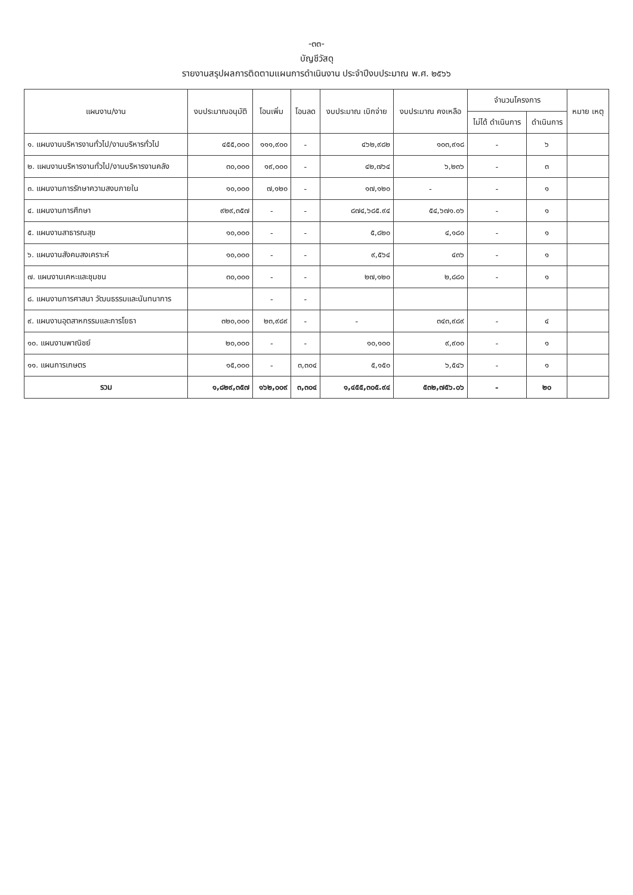-๓๓-
บัญชีวัสดุ
รายงานสรุปผลการติดตามแผนการดำเนินงาน ประจำปีงบประมาณ พ.ศ. ๒๕๖๖
| แผนงาน/งาน | งบประมาณอนุมัติ | โอนเพิ่ม | โอนลด | งบประมาณ เบิกจ่าย | งบประมาณ คงเหลือ | จำนวนโครงการ | | หมาย เหตุ |
| --- | --- | --- | --- | --- | --- | --- | --- | --- |
| | | | | | | ไม่ได้ ดำเนินการ | ดำเนินการ | |
| ๑. แผนงานบริหารงานทั่วไป/งานบริหารทั่วไป | ๔๕๕,๐๐๐ | ๑๑๑,๙๐๐ | - | ๔๖๒,๙๘๒ | ๑๐๓,๙๑๘ | - | ๖ | |
| ๒. แผนงานบริหารงานทั่วไป/งานบริหารงานคลัง | ๓๐,๐๐๐ | ๑๙,๐๐๐ | - | ๔๒,๗๖๔ | ๖,๒๓๖ | - | ๓ | |
| ๓. แผนงานการรักษาความสงบภายใน | ๑๐,๐๐๐ | ๗,๑๒๐ | - | ๑๗,๑๒๐ | - | - | ๑ | |
| ๔. แผนงานการศึกษา | ๙๒๙,๓๕๗ | - | - | ๘๗๔,๖๘๕.๙๔ | ๕๔,๖๗๑.๐๖ | - | ๑ | |
| ๕. แผนงานสาธารณสุข | ๑๐,๐๐๐ | - | - | ๕,๘๒๐ | ๔,๑๘๐ | - | ๑ | |
| ๖. แผนงานสังคมสงเคราะห์ | ๑๐,๐๐๐ | - | - | ๙,๕๖๔ | ๔๓๖ | - | ๑ | |
| ๗. แผนงานเคหะและชุมชน | ๓๐,๐๐๐ | - | - | ๒๗,๑๒๐ | ๒,๘๘๐ | - | ๑ | |
| ๘. แผนงานการศาสนา วัฒนธรรมและนันทนาการ | | - | - | | | | | |
| ๙. แผนงานอุตสาหกรรมและการโยธา | ๓๒๐,๐๐๐ | ๒๓,๙๘๙ | - | - | ๓๔๓,๙๘๙ | - | ๔ | |
| ๑๐. แผนงานพาณิชย์ | ๒๐,๐๐๐ | - | - | ๑๐,๑๐๐ | ๙,๙๐๐ | - | ๑ | |
| ๑๑. แผนการเกษตร | ๑๕,๐๐๐ | - | ๓,๓๐๔ | ๕,๑๕๐ | ๖,๕๔๖ | - | ๑ | |
| รวม | ๑,๘๒๙,๓๕๗ | ๑๖๒,๐๐๙ | ๓,๓๐๔ | ๑,๔๕๕,๓๐๕.๙๔ | ๕๓๒,๗๕๖.๐๖ | - | ๒๐ | |